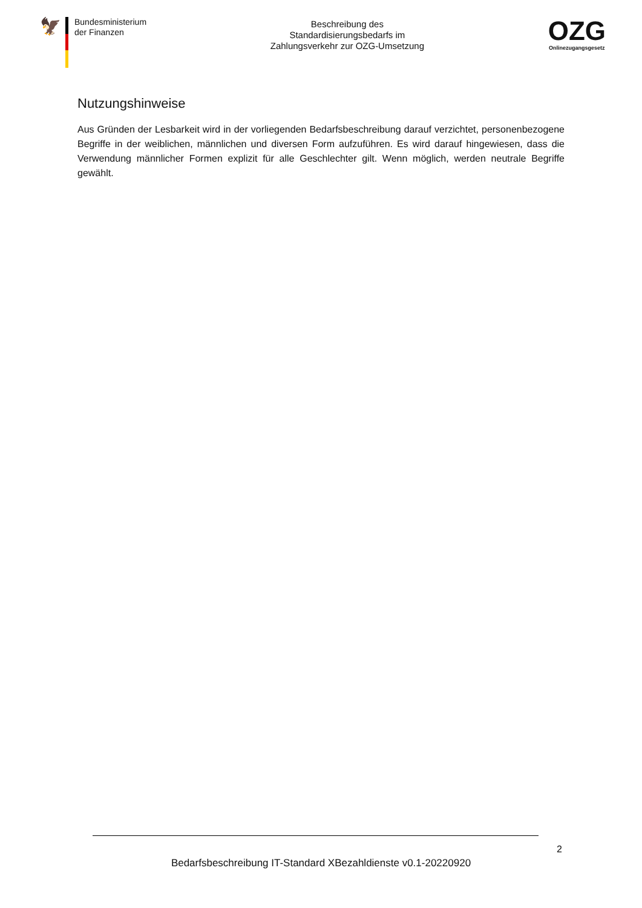🦅
Bundesministerium
der Finanzen
Beschreibung des
Standardisierungsbedarfs im
Zahlungsverkehr zur OZG-Umsetzung
OZG
Onlinezugangsgesetz
Nutzungshinweise
Aus Gründen der Lesbarkeit wird in der vorliegenden Bedarfsbeschreibung darauf verzichtet, personenbezogene Begriffe in der weiblichen, männlichen und diversen Form aufzuführen. Es wird darauf hingewiesen, dass die Verwendung männlicher Formen explizit für alle Geschlechter gilt. Wenn möglich, werden neutrale Begriffe gewählt.
2
Bedarfsbeschreibung IT-Standard XBezahldienste v0.1-20220920